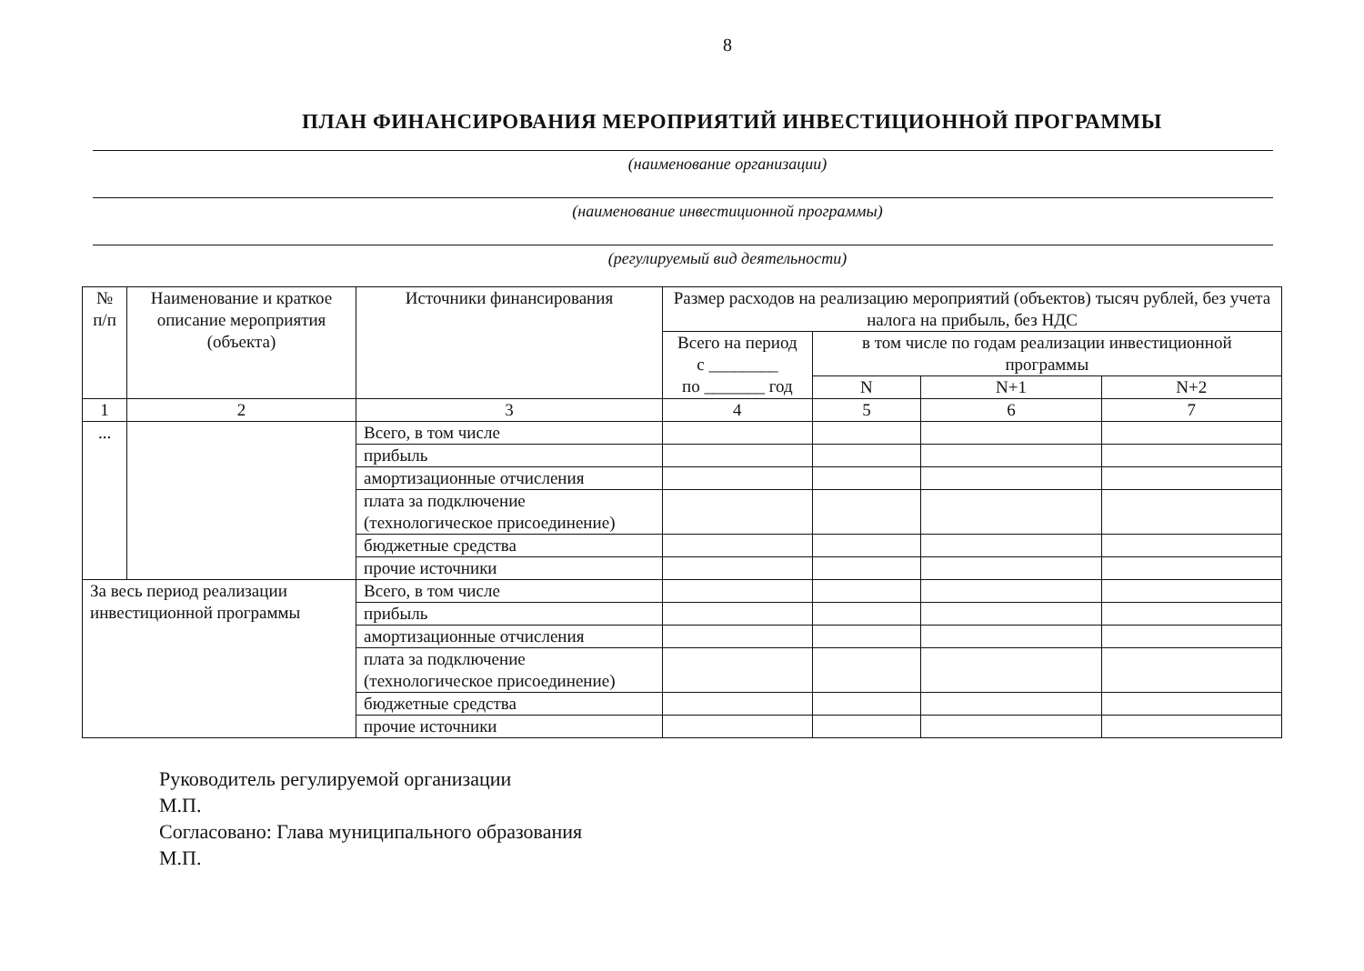8
ПЛАН ФИНАНСИРОВАНИЯ МЕРОПРИЯТИЙ ИНВЕСТИЦИОННОЙ ПРОГРАММЫ
(наименование организации)
(наименование инвестиционной программы)
(регулируемый вид деятельности)
| № п/п | Наименование и краткое описание мероприятия (объекта) | Источники финансирования | Размер расходов на реализацию мероприятий (объектов) тысяч рублей, без учета налога на прибыль, без НДС | | | |
| --- | --- | --- | --- | --- | --- | --- |
| | | | Всего на период с ________ по _______ год | в том числе по годам реализации инвестиционной программы | | |
| | | | | N | N+1 | N+2 |
| 1 | 2 | 3 | 4 | 5 | 6 | 7 |
| ... | | Всего, в том числе | | | | |
| | | прибыль | | | | |
| | | амортизационные отчисления | | | | |
| | | плата за подключение (технологическое присоединение) | | | | |
| | | бюджетные средства | | | | |
| | | прочие источники | | | | |
| За весь период реализации инвестиционной программы | | Всего, в том числе | | | | |
| | | прибыль | | | | |
| | | амортизационные отчисления | | | | |
| | | плата за подключение (технологическое присоединение) | | | | |
| | | бюджетные средства | | | | |
| | | прочие источники | | | | |
Руководитель регулируемой организации
М.П.
Согласовано: Глава муниципального образования
М.П.